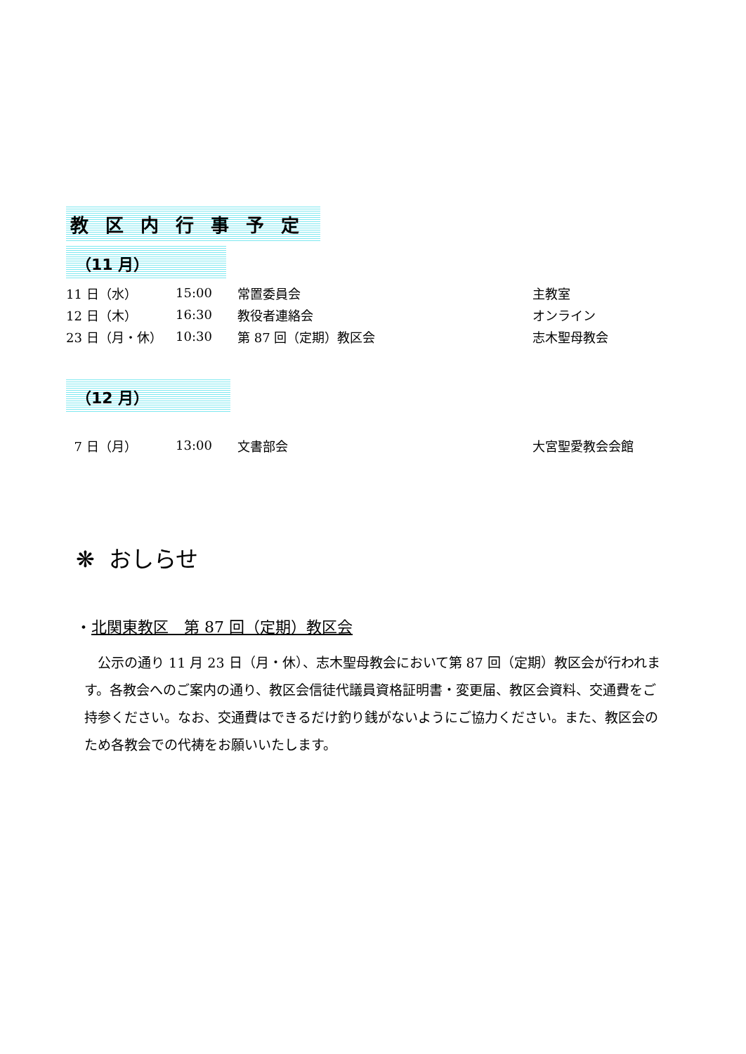教区内行事予定
（11 月）
| 11 日（水） | 15:00 | 常置委員会 | 主教室 |
| 12 日（木） | 16:30 | 教役者連絡会 | オンライン |
| 23 日（月・休） | 10:30 | 第 87 回（定期）教区会 | 志木聖母教会 |
（12 月）
| 7 日（月） | 13:00 | 文書部会 | 大宮聖愛教会会館 |
❋ おしらせ
・北関東教区　第 87 回（定期）教区会
　公示の通り 11 月 23 日（月・休）、志木聖母教会において第 87 回（定期）教区会が行われます。各教会へのご案内の通り、教区会信徒代議員資格証明書・変更届、教区会資料、交通費をご持参ください。なお、交通費はできるだけ釣り銭がないようにご協力ください。また、教区会のため各教会での代祷をお願いいたします。